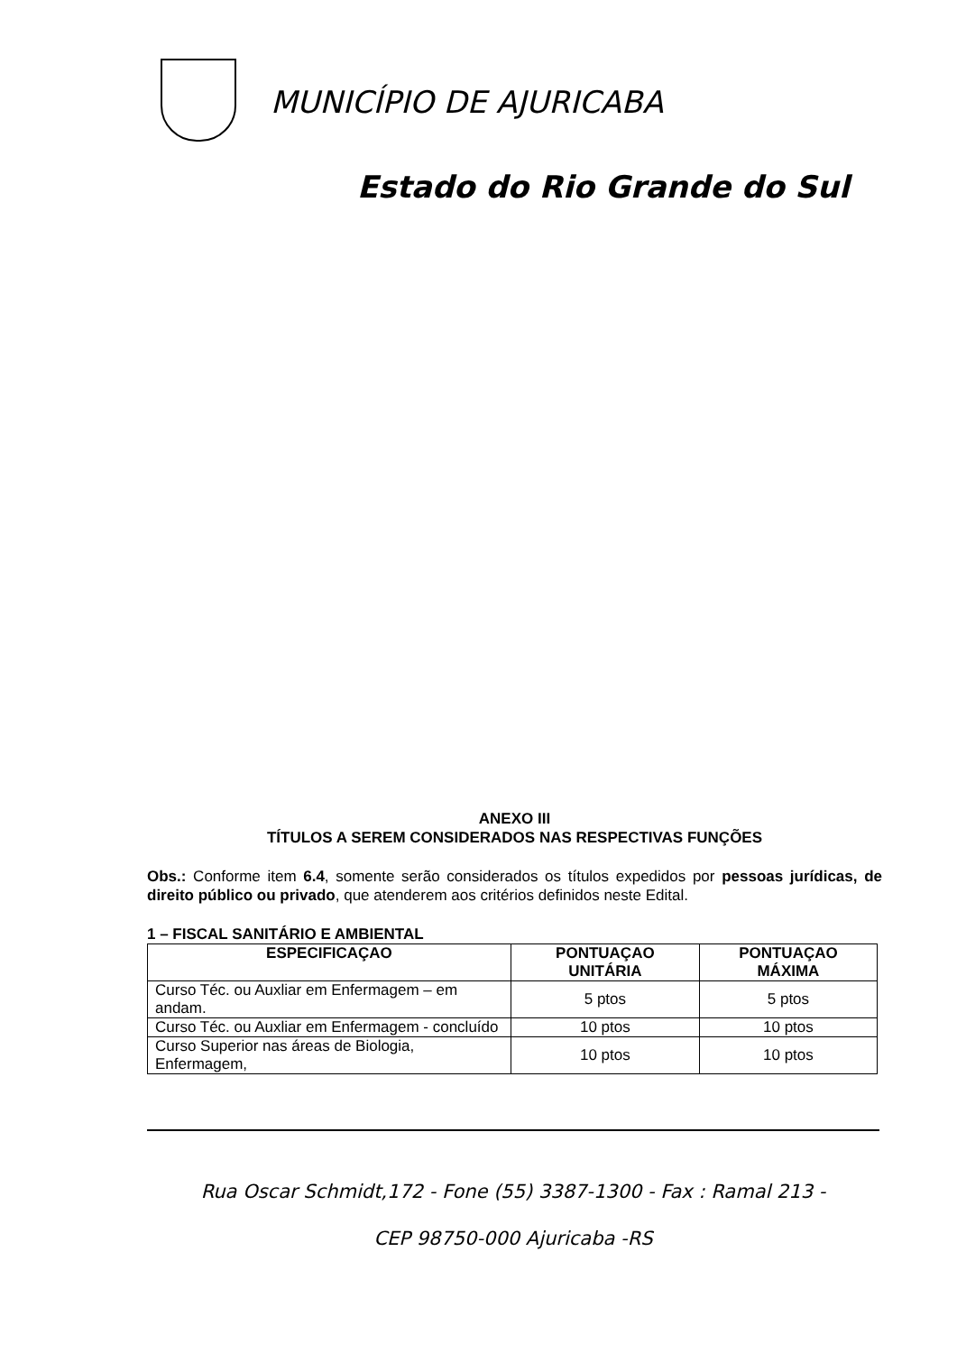MUNICÍPIO DE AJURICABA
Estado do Rio Grande do Sul
ANEXO III
TÍTULOS A SEREM CONSIDERADOS NAS RESPECTIVAS FUNÇÕES
Obs.: Conforme item 6.4, somente serão considerados os títulos expedidos por pessoas jurídicas, de direito público ou privado, que atenderem aos critérios definidos neste Edital.
1 – FISCAL SANITÁRIO E AMBIENTAL
| ESPECIFICAÇAO | PONTUAÇAO UNITÁRIA | PONTUAÇAO MÁXIMA |
| --- | --- | --- |
| Curso Téc. ou Auxliar em Enfermagem – em andam. | 5 ptos | 5 ptos |
| Curso Téc. ou Auxliar em Enfermagem - concluído | 10 ptos | 10 ptos |
| Curso Superior nas áreas de Biologia, Enfermagem, | 10 ptos | 10 ptos |
Rua Oscar Schmidt,172 - Fone (55) 3387-1300 - Fax : Ramal 213 -
CEP 98750-000 Ajuricaba -RS